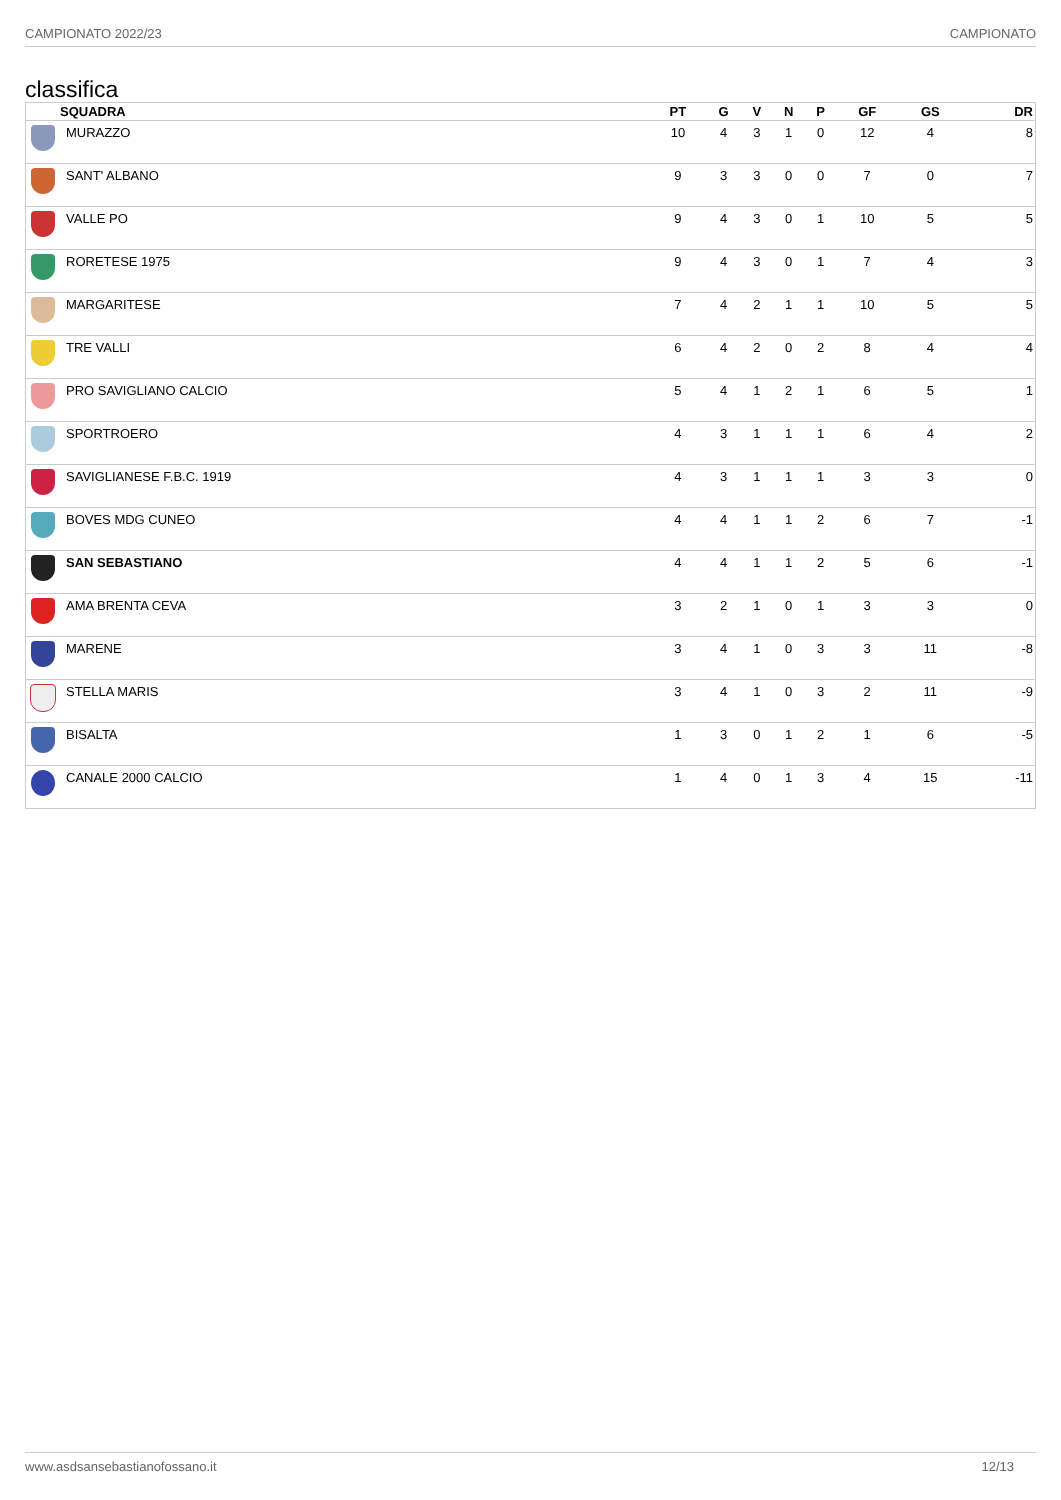CAMPIONATO 2022/23 CAMPIONATO
classifica
| | SQUADRA | PT | G | V | N | P | GF | GS | DR |
| --- | --- | --- | --- | --- | --- | --- | --- | --- | --- |
| | MURAZZO | 10 | 4 | 3 | 1 | 0 | 12 | 4 | 8 |
| | SANT' ALBANO | 9 | 3 | 3 | 0 | 0 | 7 | 0 | 7 |
| | VALLE PO | 9 | 4 | 3 | 0 | 1 | 10 | 5 | 5 |
| | RORETESE 1975 | 9 | 4 | 3 | 0 | 1 | 7 | 4 | 3 |
| | MARGARITESE | 7 | 4 | 2 | 1 | 1 | 10 | 5 | 5 |
| | TRE VALLI | 6 | 4 | 2 | 0 | 2 | 8 | 4 | 4 |
| | PRO SAVIGLIANO CALCIO | 5 | 4 | 1 | 2 | 1 | 6 | 5 | 1 |
| | SPORTROERO | 4 | 3 | 1 | 1 | 1 | 6 | 4 | 2 |
| | SAVIGLIANESE F.B.C. 1919 | 4 | 3 | 1 | 1 | 1 | 3 | 3 | 0 |
| | BOVES MDG CUNEO | 4 | 4 | 1 | 1 | 2 | 6 | 7 | -1 |
| | SAN SEBASTIANO | 4 | 4 | 1 | 1 | 2 | 5 | 6 | -1 |
| | AMA BRENTA CEVA | 3 | 2 | 1 | 0 | 1 | 3 | 3 | 0 |
| | MARENE | 3 | 4 | 1 | 0 | 3 | 3 | 11 | -8 |
| | STELLA MARIS | 3 | 4 | 1 | 0 | 3 | 2 | 11 | -9 |
| | BISALTA | 1 | 3 | 0 | 1 | 2 | 1 | 6 | -5 |
| | CANALE 2000 CALCIO | 1 | 4 | 0 | 1 | 3 | 4 | 15 | -11 |
www.asdsansebastianofossano.it 12/13